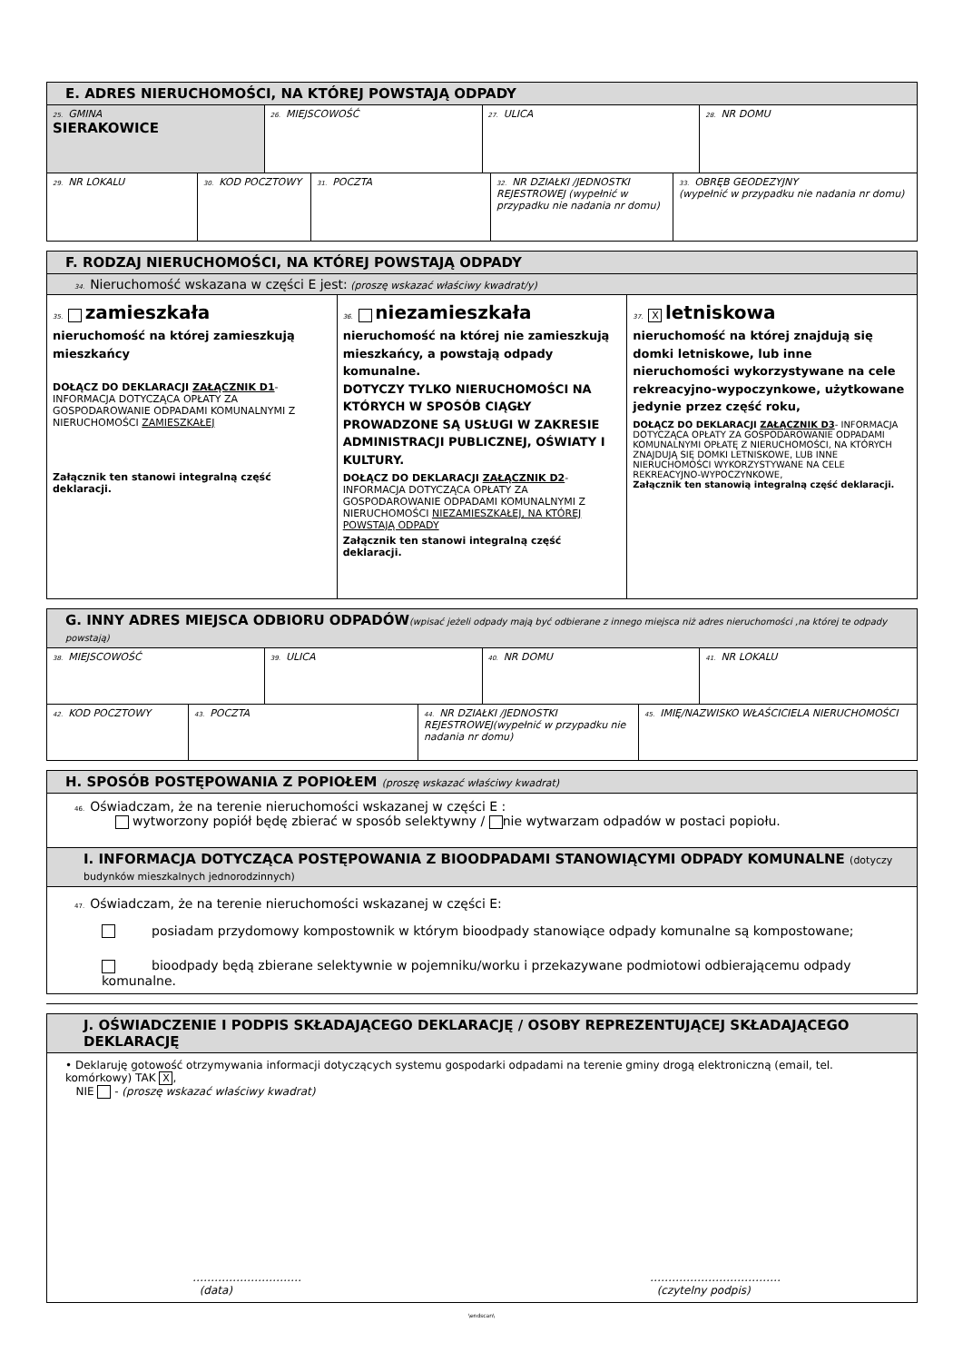| E. ADRES NIERUCHOMOŚCI, NA KTÓREJ POWSTAJĄ ODPADY | | | |
| --- | --- | --- | --- |
| 25. GMINA SIERAKOWICE | 26. MIEJSCOWOŚĆ | 27. ULICA | 28. NR DOMU |
| 29. NR LOKALU | 30. KOD POCZTOWY | 31. POCZTA | 32. NR DZIAŁKI /JEDNOSTKI REJESTROWEJ (wypełnić w przypadku nie nadania nr domu) | 33. OBRĘB GEODEZYJNY (wypełnić w przypadku nie nadania nr domu) |
| F. RODZAJ NIERUCHOMOŚCI, NA KTÓREJ POWSTAJĄ ODPADY | | |
| --- | --- | --- |
| 34. Nieruchomość wskazana w części E jest: (proszę wskazać właściwy kwadrat/y) | | |
| 35. zamieszkała nieruchomość na której zamieszkują mieszkańcy DOŁĄCZ DO DEKLARACJI ZAŁĄCZNIK D1 - INFORMACJA DOTYCZĄCA OPŁATY ZA GOSPODAROWANIE ODPADAMI KOMUNALNYMI Z NIERUCHOMOŚCI ZAMIESZKAŁEJ Załącznik ten stanowi integralną część deklaracji. | 36. niezamieszkała nieruchomość na której nie zamieszkują mieszkańcy, a powstają odpady komunalne. DOTYCZY TYLKO NIERUCHOMOŚCI NA KTÓRYCH W SPOSÓB CIĄGŁY PROWADZONE SĄ USŁUGI W ZAKRESIE ADMINISTRACJI PUBLICZNEJ, OŚWIATY I KULTURY. DOŁĄCZ DO DEKLARACJI ZAŁĄCZNIK D2 - INFORMACJA DOTYCZĄCA OPŁATY ZA GOSPODAROWANIE ODPADAMI KOMUNALNYMI Z NIERUCHOMOŚCI NIEZAMIESZKAŁEJ, NA KTÓREJ POWSTAJĄ ODPADY Załącznik ten stanowi integralną część deklaracji. | 37. X letniskowa nieruchomość na której znajdują się domki letniskowe, lub inne nieruchomości wykorzystywane na cele rekreacyjno-wypoczynkowe, użytkowane jedynie przez część roku, DOŁĄCZ DO DEKLARACJI ZAŁĄCZNIK D3 - INFORMACJA DOTYCZĄCA OPŁATY ZA GOSPODAROWANIE ODPADAMI KOMUNALNYMI OPŁATĘ Z NIERUCHOMOŚCI, NA KTÓRYCH ZNAJDUJĄ SIĘ DOMKI LETNISKOWE, LUB INNE NIERUCHOMOŚCI WYKORZYSTYWANE NA CELE REKREACYJNO-WYPOCZYNKOWE, Załącznik ten stanowią integralną część deklaracji. |
| G. INNY ADRES MIEJSCA ODBIORU ODPADÓW (wpisać jeżeli odpady mają być odbierane z innego miejsca niż adres nieruchomości ,na której te odpady powstają) | | | |
| --- | --- | --- | --- |
| 38. MIEJSCOWOŚĆ | 39. ULICA | 40. NR DOMU | 41. NR LOKALU |
| 42. KOD POCZTOWY | 43. POCZTA | 44. NR DZIAŁKI /JEDNOSTKI REJESTROWEJ(wypełnić w przypadku nie nadania nr domu) | 45. IMIĘ/NAZWISKO WŁAŚCICIELA NIERUCHOMOŚCI |
| H. SPOSÓB POSTĘPOWANIA Z POPIOŁEM (proszę wskazać właściwy kwadrat) |
| --- |
| 46. Oświadczam, że na terenie nieruchomości wskazanej w części E : wytworzony popiół będę zbierać w sposób selektywny / nie wytwarzam odpadów w postaci popiołu. |
| I. INFORMACJA DOTYCZĄCA POSTĘPOWANIA Z BIOODPADAMI STANOWIĄCYMI ODPADY KOMUNALNE (dotyczy budynków mieszkalnych jednorodzinnych) |
| 47. Oświadczam, że na terenie nieruchomości wskazanej w części E: posiadam przydomowy kompostownik w którym bioodpady stanowiące odpady komunalne są kompostowane; bioodpady będą zbierane selektywnie w pojemniku/worku i przekazywane podmiotowi odbierającemu odpady komunalne. |
| J. OŚWIADCZENIE I PODPIS SKŁADAJĄCEGO DEKLARACJĘ / OSOBY REPREZENTUJĄCEJ SKŁADAJĄCEGO DEKLARACJĘ |
| --- |
| • Deklaruję gotowość otrzymywania informacji dotyczących systemu gospodarki odpadami na terenie gminy drogą elektroniczną (email, tel. komórkowy) TAK X , NIE - (proszę wskazać właściwy kwadrat) ………………………… (data) ……………………………… (czytelny podpis) |
\endscan\